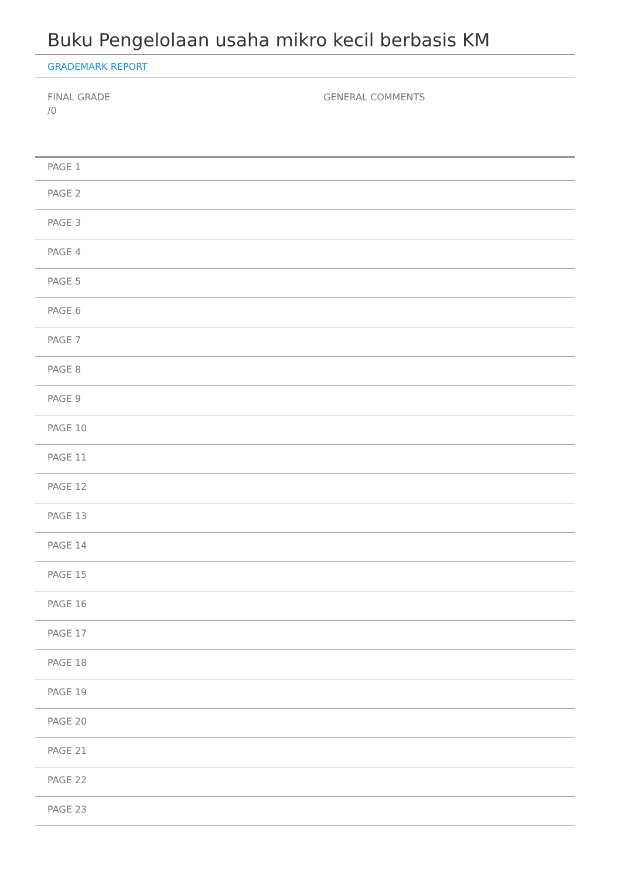Buku Pengelolaan usaha mikro kecil berbasis KM
GRADEMARK REPORT
FINAL GRADE
/0
GENERAL COMMENTS
PAGE 1
PAGE 2
PAGE 3
PAGE 4
PAGE 5
PAGE 6
PAGE 7
PAGE 8
PAGE 9
PAGE 10
PAGE 11
PAGE 12
PAGE 13
PAGE 14
PAGE 15
PAGE 16
PAGE 17
PAGE 18
PAGE 19
PAGE 20
PAGE 21
PAGE 22
PAGE 23